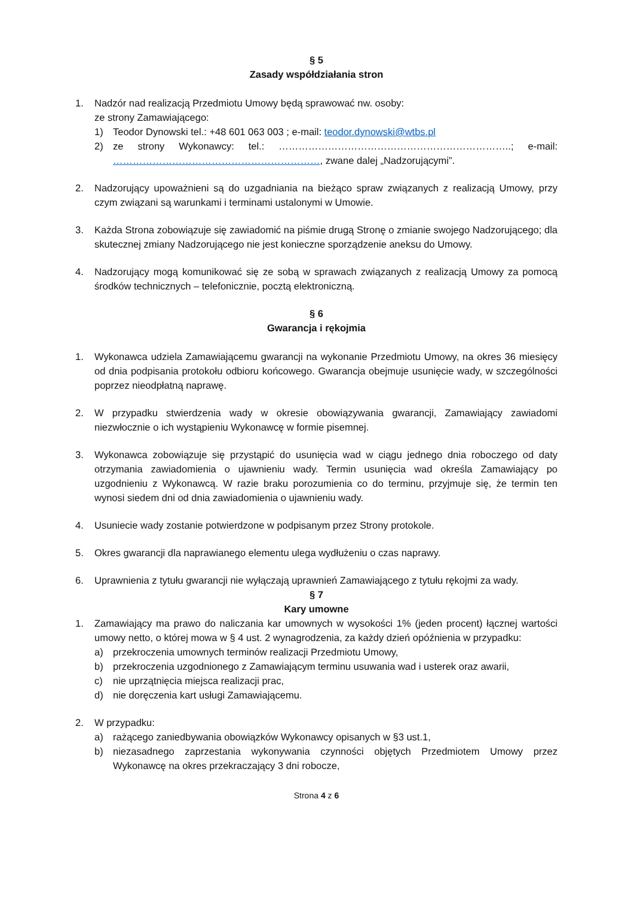§ 5
Zasady współdziałania stron
1. Nadzór nad realizacją Przedmiotu Umowy będą sprawować nw. osoby:
ze strony Zamawiającego:
1) Teodor Dynowski tel.: +48 601 063 003 ; e-mail: teodor.dynowski@wtbs.pl
2) ze strony Wykonawcy: tel.: ……………………………………………………………..; e-mail: ………………………………………………………, zwane dalej „Nadzorującymi”.
2. Nadzorujący upoważnieni są do uzgadniania na bieżąco spraw związanych z realizacją Umowy, przy czym związani są warunkami i terminami ustalonymi w Umowie.
3. Każda Strona zobowiązuje się zawiadomić na piśmie drugą Stronę o zmianie swojego Nadzorującego; dla skutecznej zmiany Nadzorującego nie jest konieczne sporządzenie aneksu do Umowy.
4. Nadzorujący mogą komunikować się ze sobą w sprawach związanych z realizacją Umowy za pomocą środków technicznych – telefonicznie, pocztą elektroniczną.
§ 6
Gwarancja i rękojmia
1. Wykonawca udziela Zamawiającemu gwarancji na wykonanie Przedmiotu Umowy, na okres 36 miesięcy od dnia podpisania protokołu odbioru końcowego. Gwarancja obejmuje usunięcie wady, w szczególności poprzez nieodpłatną naprawę.
2. W przypadku stwierdzenia wady w okresie obowiązywania gwarancji, Zamawiający zawiadomi niezwłocznie o ich wystąpieniu Wykonawcę w formie pisemnej.
3. Wykonawca zobowiązuje się przystąpić do usunięcia wad w ciągu jednego dnia roboczego od daty otrzymania zawiadomienia o ujawnieniu wady. Termin usunięcia wad określa Zamawiający po uzgodnieniu z Wykonawcą. W razie braku porozumienia co do terminu, przyjmuje się, że termin ten wynosi siedem dni od dnia zawiadomienia o ujawnieniu wady.
4. Usuniecie wady zostanie potwierdzone w podpisanym przez Strony protokole.
5. Okres gwarancji dla naprawianego elementu ulega wydłużeniu o czas naprawy.
6. Uprawnienia z tytułu gwarancji nie wyłączają uprawnień Zamawiającego z tytułu rękojmi za wady.
§ 7
Kary umowne
1. Zamawiający ma prawo do naliczania kar umownych w wysokości 1% (jeden procent) łącznej wartości umowy netto, o której mowa w § 4 ust. 2 wynagrodzenia, za każdy dzień opóźnienia w przypadku:
a) przekroczenia umownych terminów realizacji Przedmiotu Umowy,
b) przekroczenia uzgodnionego z Zamawiającym terminu usuwania wad i usterek oraz awarii,
c) nie uprzątnięcia miejsca realizacji prac,
d) nie doręczenia kart usługi Zamawiającemu.
2. W przypadku:
a) rażącego zaniedbywania obowiązków Wykonawcy opisanych w §3 ust.1,
b) niezasadnego zaprzestania wykonywania czynności objętych Przedmiotem Umowy przez Wykonawcę na okres przekraczający 3 dni robocze,
Strona 4 z 6